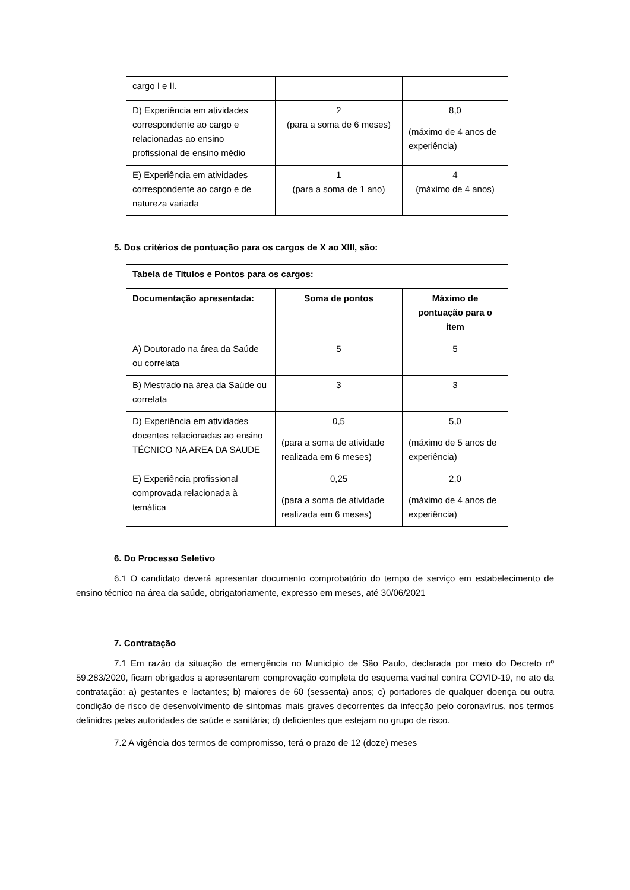| cargo I e II. | | |
| D) Experiência em atividades correspondente ao cargo e relacionadas ao ensino profissional de ensino médio | 2 (para a soma de 6 meses) | 8,0 (máximo de 4 anos de experiência) |
| E) Experiência em atividades correspondente ao cargo e de natureza variada | 1 (para a soma de 1 ano) | 4 (máximo de 4 anos) |
5. Dos critérios de pontuação para os cargos de X ao XIII, são:
| Tabela de Títulos e Pontos para os cargos: | | |
| --- | --- | --- |
| Documentação apresentada: | Soma de pontos | Máximo de pontuação para o item |
| A) Doutorado na área da Saúde ou correlata | 5 | 5 |
| B) Mestrado na área da Saúde ou correlata | 3 | 3 |
| D) Experiência em atividades docentes relacionadas ao ensino TÉCNICO NA AREA DA SAUDE | 0,5 (para a soma de atividade realizada em 6 meses) | 5,0 (máximo de 5 anos de experiência) |
| E) Experiência profissional comprovada relacionada à temática | 0,25 (para a soma de atividade realizada em 6 meses) | 2,0 (máximo de 4 anos de experiência) |
6. Do Processo Seletivo
6.1 O candidato deverá apresentar documento comprobatório do tempo de serviço em estabelecimento de ensino técnico na área da saúde, obrigatoriamente, expresso em meses, até 30/06/2021
7. Contratação
7.1 Em razão da situação de emergência no Município de São Paulo, declarada por meio do Decreto nº 59.283/2020, ficam obrigados a apresentarem comprovação completa do esquema vacinal contra COVID-19, no ato da contratação: a) gestantes e lactantes; b) maiores de 60 (sessenta) anos; c) portadores de qualquer doença ou outra condição de risco de desenvolvimento de sintomas mais graves decorrentes da infecção pelo coronavírus, nos termos definidos pelas autoridades de saúde e sanitária; d) deficientes que estejam no grupo de risco.
7.2 A vigência dos termos de compromisso, terá o prazo de 12 (doze) meses